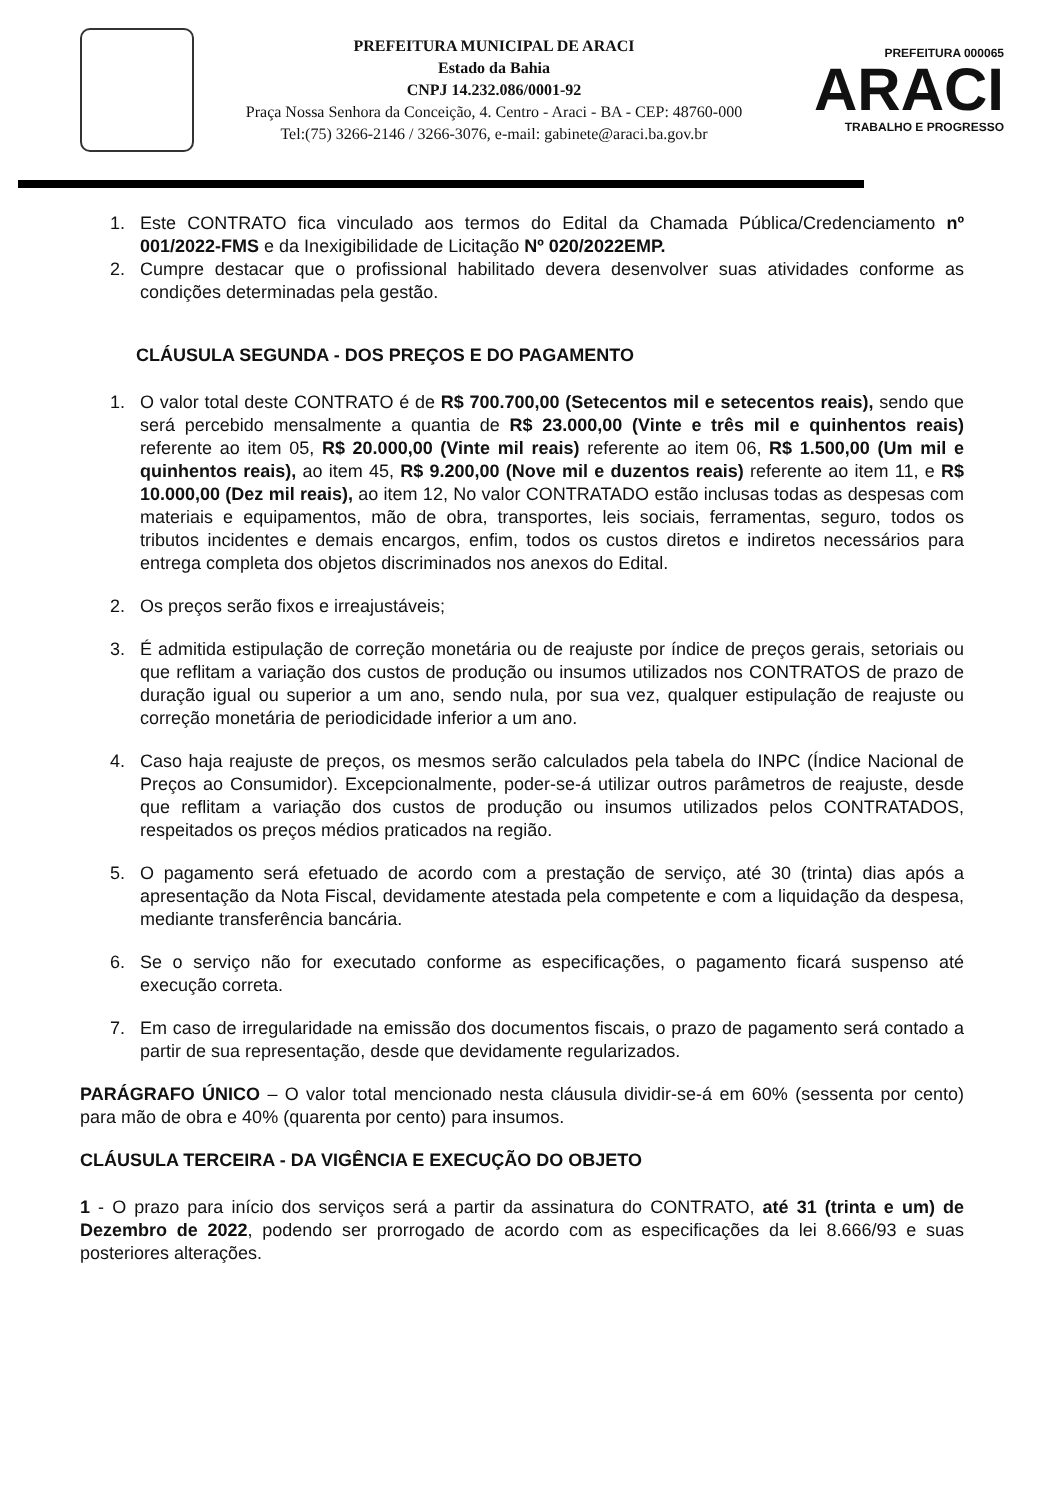PREFEITURA MUNICIPAL DE ARACI
Estado da Bahia
CNPJ 14.232.086/0001-92
Praça Nossa Senhora da Conceição, 4. Centro - Araci - BA - CEP: 48760-000
Tel:(75) 3266-2146 / 3266-3076, e-mail: gabinete@araci.ba.gov.br
PREFEITURA 000065
ARACI
TRABALHO E PROGRESSO
1. Este CONTRATO fica vinculado aos termos do Edital da Chamada Pública/Credenciamento nº 001/2022-FMS e da Inexigibilidade de Licitação Nº 020/2022EMP.
2. Cumpre destacar que o profissional habilitado devera desenvolver suas atividades conforme as condições determinadas pela gestão.
CLÁUSULA SEGUNDA - DOS PREÇOS E DO PAGAMENTO
1. O valor total deste CONTRATO é de R$ 700.700,00 (Setecentos mil e setecentos reais), sendo que será percebido mensalmente a quantia de R$ 23.000,00 (Vinte e três mil e quinhentos reais) referente ao item 05, R$ 20.000,00 (Vinte mil reais) referente ao item 06, R$ 1.500,00 (Um mil e quinhentos reais), ao item 45, R$ 9.200,00 (Nove mil e duzentos reais) referente ao item 11, e R$ 10.000,00 (Dez mil reais), ao item 12, No valor CONTRATADO estão inclusas todas as despesas com materiais e equipamentos, mão de obra, transportes, leis sociais, ferramentas, seguro, todos os tributos incidentes e demais encargos, enfim, todos os custos diretos e indiretos necessários para entrega completa dos objetos discriminados nos anexos do Edital.
2. Os preços serão fixos e irreajustáveis;
3. É admitida estipulação de correção monetária ou de reajuste por índice de preços gerais, setoriais ou que reflitam a variação dos custos de produção ou insumos utilizados nos CONTRATOS de prazo de duração igual ou superior a um ano, sendo nula, por sua vez, qualquer estipulação de reajuste ou correção monetária de periodicidade inferior a um ano.
4. Caso haja reajuste de preços, os mesmos serão calculados pela tabela do INPC (Índice Nacional de Preços ao Consumidor). Excepcionalmente, poder-se-á utilizar outros parâmetros de reajuste, desde que reflitam a variação dos custos de produção ou insumos utilizados pelos CONTRATADOS, respeitados os preços médios praticados na região.
5. O pagamento será efetuado de acordo com a prestação de serviço, até 30 (trinta) dias após a apresentação da Nota Fiscal, devidamente atestada pela competente e com a liquidação da despesa, mediante transferência bancária.
6. Se o serviço não for executado conforme as especificações, o pagamento ficará suspenso até execução correta.
7. Em caso de irregularidade na emissão dos documentos fiscais, o prazo de pagamento será contado a partir de sua representação, desde que devidamente regularizados.
PARÁGRAFO ÚNICO – O valor total mencionado nesta cláusula dividir-se-á em 60% (sessenta por cento) para mão de obra e 40% (quarenta por cento) para insumos.
CLÁUSULA TERCEIRA - DA VIGÊNCIA E EXECUÇÃO DO OBJETO
1 - O prazo para início dos serviços será a partir da assinatura do CONTRATO, até 31 (trinta e um) de Dezembro de 2022, podendo ser prorrogado de acordo com as especificações da lei 8.666/93 e suas posteriores alterações.